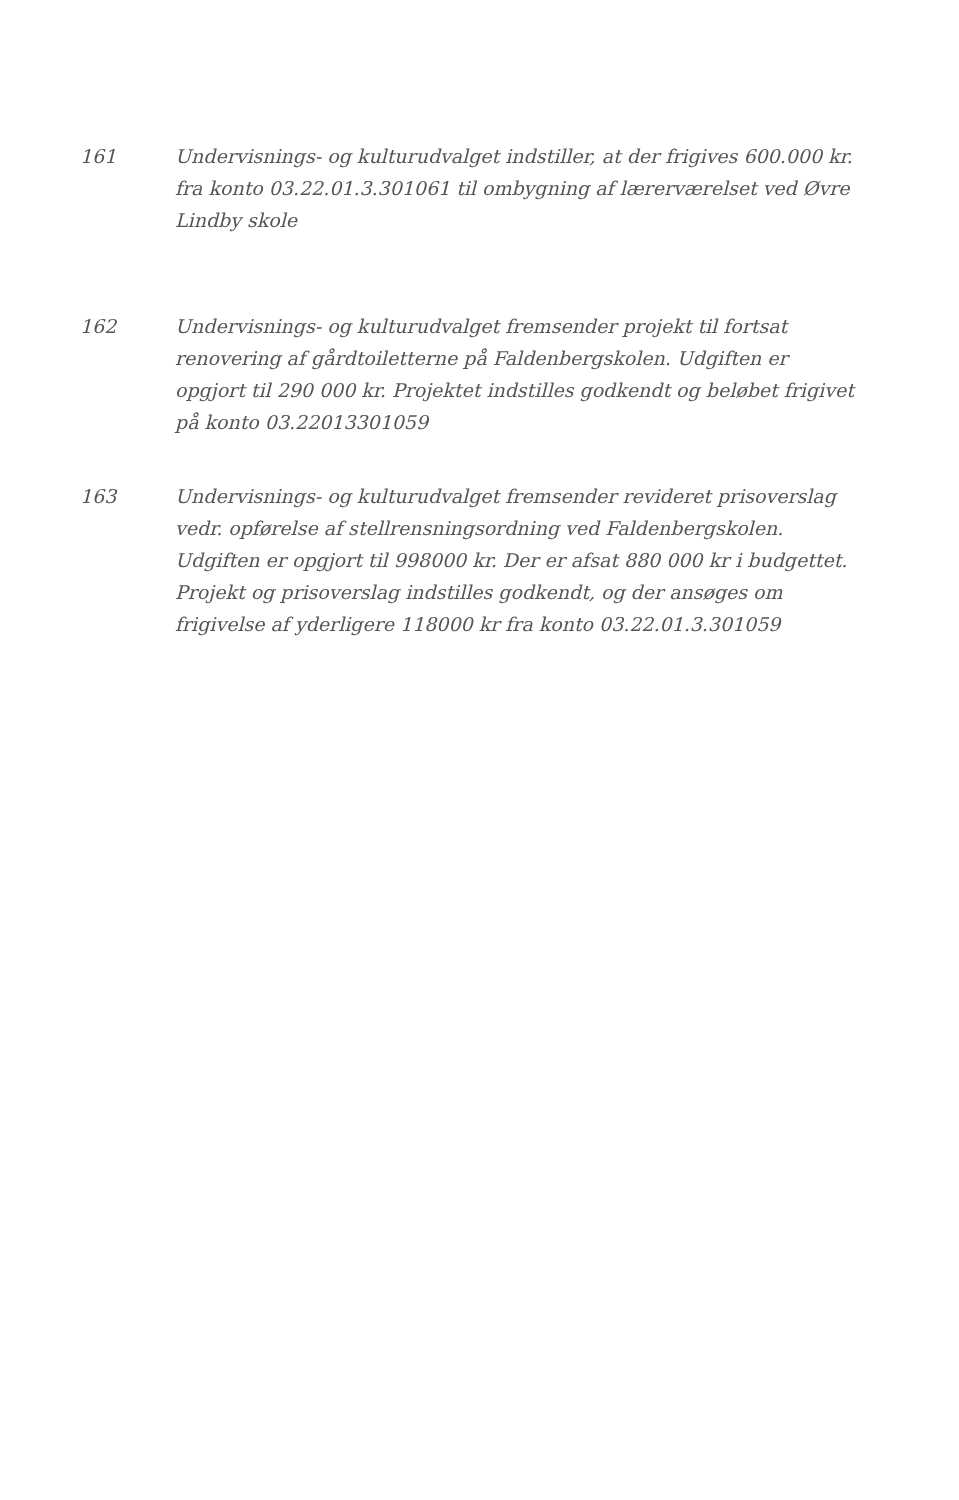161 Undervisnings- og kulturudvalget indstiller, at der frigives 600.000 kr. fra konto 03.22.01.3.301061 til ombygning af lærerværelset ved Øvre Lindby skole
162 Undervisnings- og kulturudvalget fremsender projekt til fortsat renovering af gårdtoiletterne på Faldenbergskolen. Udgiften er opgjort til 290 000 kr. Projektet indstilles godkendt og beløbet frigivet på konto 03.22013301059
163 Undervisnings- og kulturudvalget fremsender revideret prisoverslag vedr. opførelse af stellrensningsordning ved Faldenbergskolen. Udgiften er opgjort til 998000 kr. Der er afsat 880 000 kr i budgettet. Projekt og prisoverslag indstilles godkendt, og der ansøges om frigivelse af yderligere 118000 kr fra konto 03.22.01.3.301059